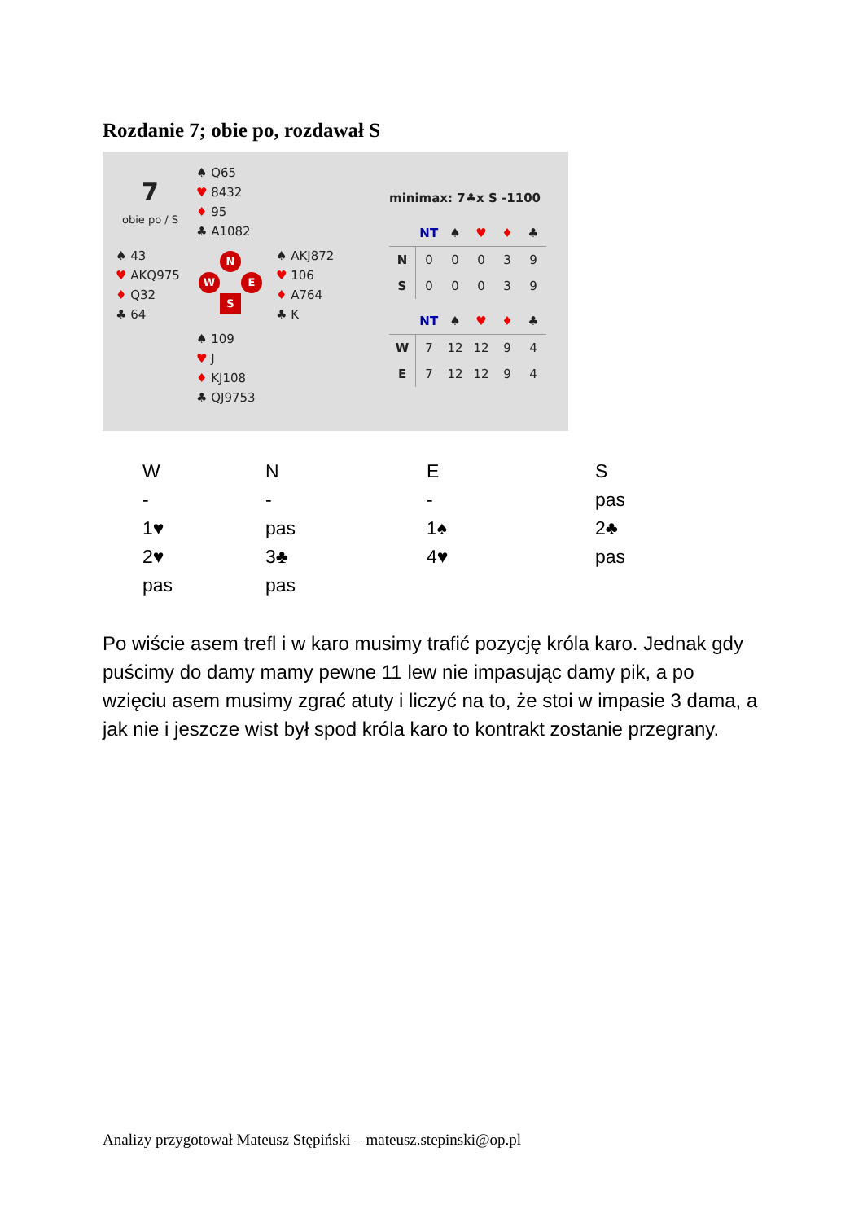Rozdanie 7; obie po, rozdawał S
7
obie po / S
♠ Q65
♥ 8432
♦ 95
♣ A1082
♠ 43
♥ AKQ975
♦ Q32
♣ 64
♠ AKJ872
♥ 106
♦ A764
♣ K
♠ 109
♥ J
♦ KJ108
♣ QJ9753
N
W E
S
minimax: 7♣x S -1100
| | NT | ♠ | ♥ | ♦ | ♣ |
| --- | --- | --- | --- | --- | --- |
| N | 0 | 0 | 0 | 3 | 9 |
| S | 0 | 0 | 0 | 3 | 9 |
| | NT | ♠ | ♥ | ♦ | ♣ |
| --- | --- | --- | --- | --- | --- |
| W | 7 | 12 | 12 | 9 | 4 |
| E | 7 | 12 | 12 | 9 | 4 |
| W | N | E | S |
| - | - | - | pas |
| 1♥ | pas | 1♠ | 2♣ |
| 2♥ | 3♣ | 4♥ | pas |
| pas | pas | | |
Po wiście asem trefl i w karo musimy trafić pozycję króla karo. Jednak gdy puścimy do damy mamy pewne 11 lew nie impasując damy pik, a po wzięciu asem musimy zgrać atuty i liczyć na to, że stoi w impasie 3 dama, a jak nie i jeszcze wist był spod króla karo to kontrakt zostanie przegrany.
Analizy przygotował Mateusz Stępiński – mateusz.stepinski@op.pl